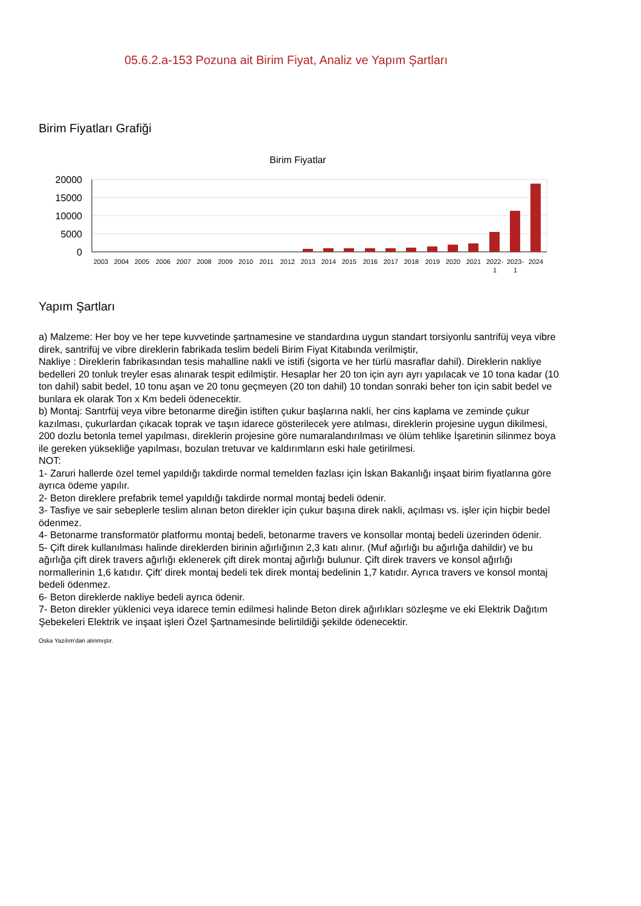05.6.2.a-153 Pozuna ait Birim Fiyat, Analiz ve Yapım Şartları
Birim Fiyatları Grafiği
Birim Fiyatlar
20000
15000
10000
5000
0
2003
2004
2005
2006
2007
2008
2009
2010
2011
2012
2013
2014
2015
2016
2017
2018
2019
2020
2021
2022-
1
2023-
1
2024
Yapım Şartları
a) Malzeme: Her boy ve her tepe kuvvetinde şartnamesine ve standardına uygun standart torsiyonlu santrifüj veya vibre direk, santrifüj ve vibre direklerin fabrikada teslim bedeli Birim Fiyat Kitabında verilmiştir,
Nakliye : Direklerin fabrikasından tesis mahalline nakli ve istifi (sigorta ve her türlü masraflar dahil). Direklerin nakliye bedelleri 20 tonluk treyler esas alınarak tespit edilmiştir. Hesaplar her 20 ton için ayrı ayrı yapılacak ve 10 tona kadar (10 ton dahil) sabit bedel, 10 tonu aşan ve 20 tonu geçmeyen (20 ton dahil) 10 tondan sonraki beher ton için sabit bedel ve bunlara ek olarak Ton x Km bedeli ödenecektir.
b) Montaj: Santrfüj veya vibre betonarme direğin istiften çukur başlarına nakli, her cins kaplama ve zeminde çukur kazılması, çukurlardan çıkacak toprak ve taşın idarece gösterilecek yere atılması, direklerin projesine uygun dikilmesi, 200 dozlu betonla temel yapılması, direklerin projesine göre numaralandırılması ve ölüm tehlike İşaretinin silinmez boya ile gereken yüksekliğe yapılması, bozulan tretuvar ve kaldırımların eski hale getirilmesi.
NOT:
1- Zaruri hallerde özel temel yapıldığı takdirde normal temelden fazlası için İskan Bakanlığı inşaat birim fiyatlarına göre ayrıca ödeme yapılır.
2- Beton direklere prefabrik temel yapıldığı takdirde normal montaj bedeli ödenir.
3- Tasfiye ve sair sebeplerle teslim alınan beton direkler için çukur başına direk nakli, açılması vs. işler için hiçbir bedel ödenmez.
4- Betonarme transformatör platformu montaj bedeli, betonarme travers ve konsollar montaj bedeli üzerinden ödenir.
5- Çift direk kullanılması halinde direklerden birinin ağırlığının 2,3 katı alınır. (Muf ağırlığı bu ağırlığa dahildir) ve bu ağırlığa çift direk travers ağırlığı eklenerek çift direk montaj ağırlığı bulunur. Çift direk travers ve konsol ağırlığı normallerinin 1,6 katıdır. Çift' direk montaj bedeli tek direk montaj bedelinin 1,7 katıdır. Ayrıca travers ve konsol montaj bedeli ödenmez.
6- Beton direklerde nakliye bedeli ayrıca ödenir.
7- Beton direkler yüklenici veya idarece temin edilmesi halinde Beton direk ağırlıkları sözleşme ve eki Elektrik Dağıtım Şebekeleri Elektrik ve inşaat işleri Özel Şartnamesinde belirtildiği şekilde ödenecektir.
Oska Yazılım'dan alınmıştır.